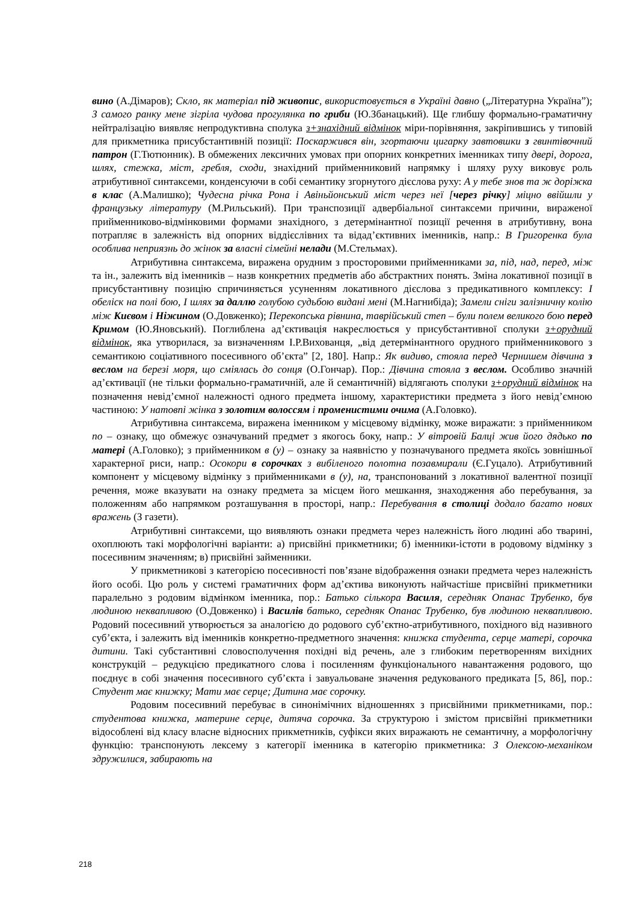вино (А.Дімаров); Скло, як матеріал під живопис, використовується в Україні давно („Літературна Україна”); З самого ранку мене зігріла чудова прогулянка по гриби (Ю.Збанацький). Ще глибшу формально-граматичну нейтралізацію виявляє непродуктивна сполука з+знахідний відмінок міри-порівняння, закріпившись у типовій для прикметника присубстантивній позиції: Поскаржився він, згортаючи цигарку завтовшки з гвинтівочний патрон (Г.Тютюнник). В обмежених лексичних умовах при опорних конкретних іменниках типу двері, дорога, шлях, стежка, міст, гребля, сходи, знахідний прийменниковий напрямку і шляху руху виковує роль атрибутивної синтаксеми, конденсуючи в собі семантику згорнутого дієслова руху: А у тебе знов та ж доріжка в клас (А.Малишко); Чудесна річка Рона і Авіньйонський міст через неї [через річку] міцно ввійшли у французьку літературу (М.Рильський). При транспозиції адвербіальної синтаксеми причини, вираженої прийменниково-відмінковими формами знахідного, з детермінантної позиції речення в атрибутивну, вона потрапляє в залежність від опорних віддієслівних та відад’єктивних іменників, напр.: В Григоренка була особлива неприязнь до жінок за власні сімейні нелади (М.Стельмах).
Атрибутивна синтаксема, виражена орудним з просторовими прийменниками за, під, над, перед, між та ін., залежить від іменників – назв конкретних предметів або абстрактних понять. Зміна локативної позиції в присубстантивну позицію спричиняється усуненням локативного дієслова з предикативного комплексу: І обеліск на полі бою, І шлях за даллю голубою судьбою видані мені (М.Нагнибіда); Замели сніги залізничну колію між Києвом і Ніжином (О.Довженко); Перекопська рівнина, таврійський степ – були полем великого бою перед Кримом (Ю.Яновський). Поглиблена ад’єктивація накреслюється у присубстантивної сполуки з+орудний відмінок, яка утворилася, за визначенням І.Р.Вихованця, „від детермінантного орудного прийменникового з семантикою соціативного посесивного об’єкта” [2, 180]. Напр.: Як видиво, стояла перед Чернишем дівчина з веслом на березі моря, що сміялась до сонця (О.Гончар). Пор.: Дівчина стояла з веслом. Особливо значній ад’єктивації (не тільки формально-граматичній, але й семантичній) відлягають сполуки з+орудний відмінок на позначення невід’ємної належності одного предмета іншому, характеристики предмета з його невід’ємною частиною: У натовпі жінка з золотим волоссям і променистими очима (А.Головко).
Атрибутивна синтаксема, виражена іменником у місцевому відмінку, може виражати: з прийменником по – ознаку, що обмежує означуваний предмет з якогось боку, напр.: У вітровій Балці жив його дядько по матері (А.Головко); з прийменником в (у) – ознаку за наявністю у позначуваного предмета якоїсь зовнішньої характерної риси, напр.: Осокори в сорочках з вибіленого полотна позавмирали (Є.Гуцало). Атрибутивний компонент у місцевому відмінку з прийменниками в (у), на, транспонований з локативної валентної позиції речення, може вказувати на ознаку предмета за місцем його мешкання, знаходження або перебування, за положенням або напрямком розташування в просторі, напр.: Перебування в столиці додало багато нових вражень (З газети).
Атрибутивні синтаксеми, що виявляють ознаки предмета через належність його людині або тварині, охоплюють такі морфологічні варіанти: а) присвійні прикметники; б) іменники-істоти в родовому відмінку з посесивним значенням; в) присвійні займенники.
У прикметникові з категорією посесивності пов’язане відображення ознаки предмета через належність його особі. Цю роль у системі граматичних форм ад’єктива виконують найчастіше присвійні прикметники паралельно з родовим відмінком іменника, пор.: Батько сількора Василя, середняк Опанас Трубенко, був людиною неквапливою (О.Довженко) і Василів батько, середняк Опанас Трубенко, був людиною неквапливою. Родовий посесивний утворюється за аналогією до родового суб’єктно-атрибутивного, похідного від називного суб’єкта, і залежить від іменників конкретно-предметного значення: книжка студента, серце матері, сорочка дитини. Такі субстантивні словосполучення похідні від речень, але з глибоким перетворенням вихідних конструкцій – редукцією предикатного слова і посиленням функціонального навантаження родового, що поєднує в собі значення посесивного суб’єкта і завуальоване значення редукованого предиката [5, 86], пор.: Студент має книжку; Мати має серце; Дитина має сорочку.
Родовим посесивний перебуває в синонімічних відношеннях з присвійними прикметниками, пор.: студентова книжка, материне серце, дитяча сорочка. За структурою і змістом присвійні прикметники відособлені від класу власне відносних прикметників, суфікси яких виражають не семантичну, а морфологічну функцію: транспонують лексему з категорії іменника в категорію прикметника: З Олексою-механіком здружилися, забирають на
218